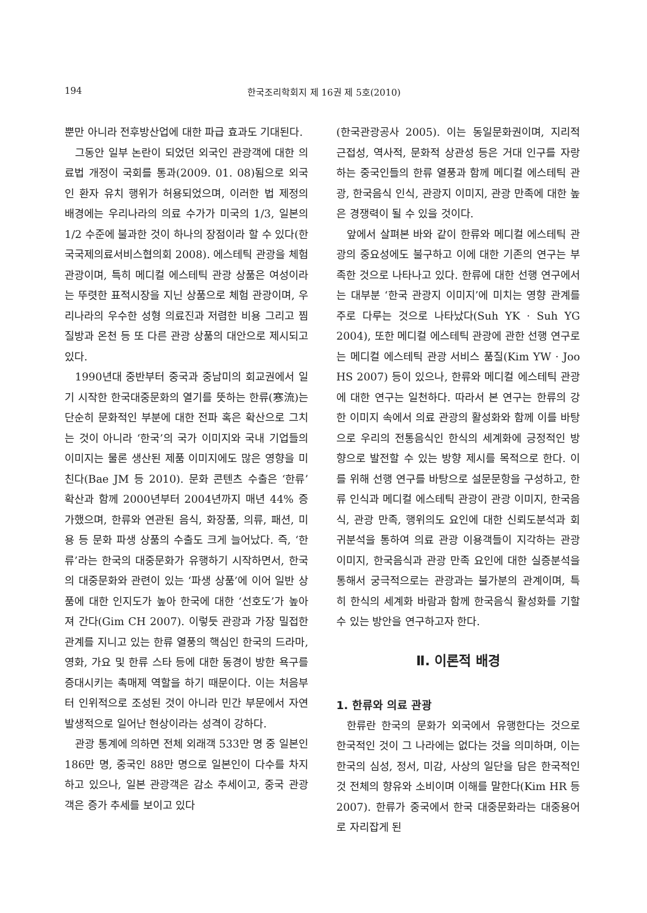194 한국조리학회지 제 16권 제 5호(2010)
뿐만 아니라 전후방산업에 대한 파급 효과도 기대된다.
그동안 일부 논란이 되었던 외국인 관광객에 대한 의료법 개정이 국회를 통과(2009. 01. 08)됨으로 외국인 환자 유치 행위가 허용되었으며, 이러한 법 제정의 배경에는 우리나라의 의료 수가가 미국의 1/3, 일본의 1/2 수준에 불과한 것이 하나의 장점이라 할 수 있다(한국국제의료서비스협의회 2008). 에스테틱 관광을 체험 관광이며, 특히 메디컬 에스테틱 관광 상품은 여성이라는 뚜렷한 표적시장을 지닌 상품으로 체험 관광이며, 우리나라의 우수한 성형 의료진과 저렴한 비용 그리고 찜질방과 온천 등 또 다른 관광 상품의 대안으로 제시되고 있다.
1990년대 중반부터 중국과 중남미의 회교권에서 일기 시작한 한국대중문화의 열기를 뜻하는 한류(寒流)는 단순히 문화적인 부분에 대한 전파 혹은 확산으로 그치는 것이 아니라 ‘한국’의 국가 이미지와 국내 기업들의 이미지는 물론 생산된 제품 이미지에도 많은 영향을 미친다(Bae JM 등 2010). 문화 콘텐츠 수출은 ‘한류’ 확산과 함께 2000년부터 2004년까지 매년 44% 증가했으며, 한류와 연관된 음식, 화장품, 의류, 패션, 미용 등 문화 파생 상품의 수출도 크게 늘어났다. 즉, ‘한류’라는 한국의 대중문화가 유행하기 시작하면서, 한국의 대중문화와 관련이 있는 ‘파생 상품’에 이어 일반 상품에 대한 인지도가 높아 한국에 대한 ‘선호도’가 높아져 간다(Gim CH 2007). 이렇듯 관광과 가장 밀접한 관계를 지니고 있는 한류 열풍의 핵심인 한국의 드라마, 영화, 가요 및 한류 스타 등에 대한 동경이 방한 욕구를 증대시키는 촉매제 역할을 하기 때문이다. 이는 처음부터 인위적으로 조성된 것이 아니라 민간 부문에서 자연 발생적으로 일어난 현상이라는 성격이 강하다.
관광 통계에 의하면 전체 외래객 533만 명 중 일본인 186만 명, 중국인 88만 명으로 일본인이 다수를 차지하고 있으나, 일본 관광객은 감소 추세이고, 중국 관광객은 증가 추세를 보이고 있다
(한국관광공사 2005). 이는 동일문화권이며, 지리적 근접성, 역사적, 문화적 상관성 등은 거대 인구를 자랑하는 중국인들의 한류 열풍과 함께 메디컬 에스테틱 관광, 한국음식 인식, 관광지 이미지, 관광 만족에 대한 높은 경쟁력이 될 수 있을 것이다.
앞에서 살펴본 바와 같이 한류와 메디컬 에스테틱 관광의 중요성에도 불구하고 이에 대한 기존의 연구는 부족한 것으로 나타나고 있다. 한류에 대한 선행 연구에서는 대부분 ‘한국 관광지 이미지’에 미치는 영향 관계를 주로 다루는 것으로 나타났다(Suh YK · Suh YG 2004), 또한 메디컬 에스테틱 관광에 관한 선행 연구로는 메디컬 에스테틱 관광 서비스 품질(Kim YW · Joo HS 2007) 등이 있으나, 한류와 메디컬 에스테틱 관광에 대한 연구는 일천하다. 따라서 본 연구는 한류의 강한 이미지 속에서 의료 관광의 활성화와 함께 이를 바탕으로 우리의 전통음식인 한식의 세계화에 긍정적인 방향으로 발전할 수 있는 방향 제시를 목적으로 한다. 이를 위해 선행 연구를 바탕으로 설문문항을 구성하고, 한류 인식과 메디컬 에스테틱 관광이 관광 이미지, 한국음식, 관광 만족, 행위의도 요인에 대한 신뢰도분석과 회귀분석을 통하여 의료 관광 이용객들이 지각하는 관광 이미지, 한국음식과 관광 만족 요인에 대한 실증분석을 통해서 궁극적으로는 관광과는 불가분의 관계이며, 특히 한식의 세계화 바람과 함께 한국음식 활성화를 기할 수 있는 방안을 연구하고자 한다.
Ⅱ. 이론적 배경
1. 한류와 의료 관광
한류란 한국의 문화가 외국에서 유행한다는 것으로 한국적인 것이 그 나라에는 없다는 것을 의미하며, 이는 한국의 심성, 정서, 미감, 사상의 일단을 담은 한국적인 것 전체의 향유와 소비이며 이해를 말한다(Kim HR 등 2007). 한류가 중국에서 한국 대중문화라는 대중용어로 자리잡게 된